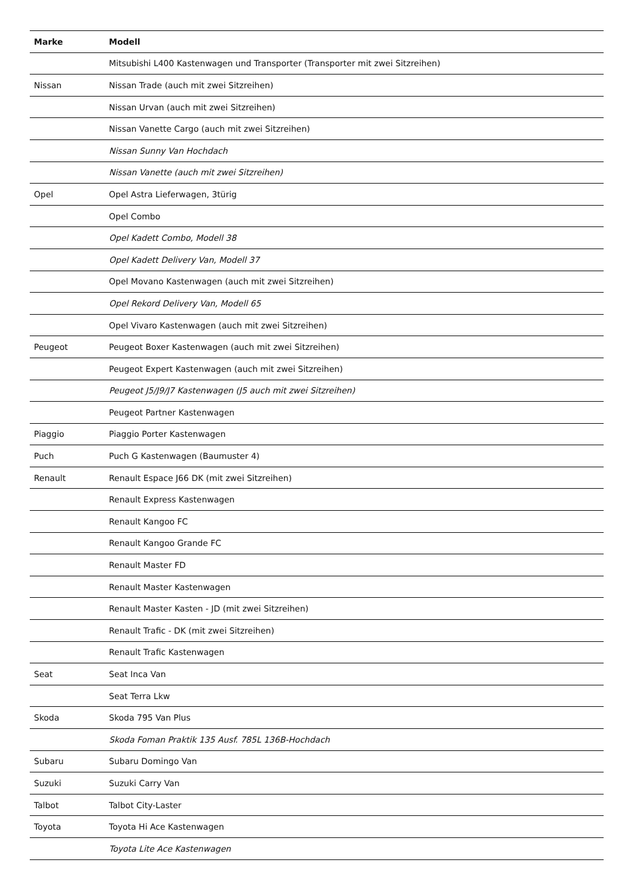| Marke | Modell |
| --- | --- |
| | Mitsubishi L400 Kastenwagen und Transporter (Transporter mit zwei Sitzreihen) |
| Nissan | Nissan Trade (auch mit zwei Sitzreihen) |
| | Nissan Urvan (auch mit zwei Sitzreihen) |
| | Nissan Vanette Cargo (auch mit zwei Sitzreihen) |
| | Nissan Sunny Van Hochdach |
| | Nissan Vanette (auch mit zwei Sitzreihen) |
| Opel | Opel Astra Lieferwagen, 3türig |
| | Opel Combo |
| | Opel Kadett Combo, Modell 38 |
| | Opel Kadett Delivery Van, Modell 37 |
| | Opel Movano Kastenwagen (auch mit zwei Sitzreihen) |
| | Opel Rekord Delivery Van, Modell 65 |
| | Opel Vivaro Kastenwagen (auch mit zwei Sitzreihen) |
| Peugeot | Peugeot Boxer Kastenwagen (auch mit zwei Sitzreihen) |
| | Peugeot Expert Kastenwagen (auch mit zwei Sitzreihen) |
| | Peugeot J5/J9/J7 Kastenwagen (J5 auch mit zwei Sitzreihen) |
| | Peugeot Partner Kastenwagen |
| Piaggio | Piaggio Porter Kastenwagen |
| Puch | Puch G Kastenwagen (Baumuster 4) |
| Renault | Renault Espace J66 DK (mit zwei Sitzreihen) |
| | Renault Express Kastenwagen |
| | Renault Kangoo FC |
| | Renault Kangoo Grande FC |
| | Renault Master FD |
| | Renault Master Kastenwagen |
| | Renault Master Kasten - JD (mit zwei Sitzreihen) |
| | Renault Trafic - DK (mit zwei Sitzreihen) |
| | Renault Trafic Kastenwagen |
| Seat | Seat Inca Van |
| | Seat Terra Lkw |
| Skoda | Skoda 795 Van Plus |
| | Skoda Foman Praktik 135 Ausf. 785L 136B-Hochdach |
| Subaru | Subaru Domingo Van |
| Suzuki | Suzuki Carry Van |
| Talbot | Talbot City-Laster |
| Toyota | Toyota Hi Ace Kastenwagen |
| | Toyota Lite Ace Kastenwagen |